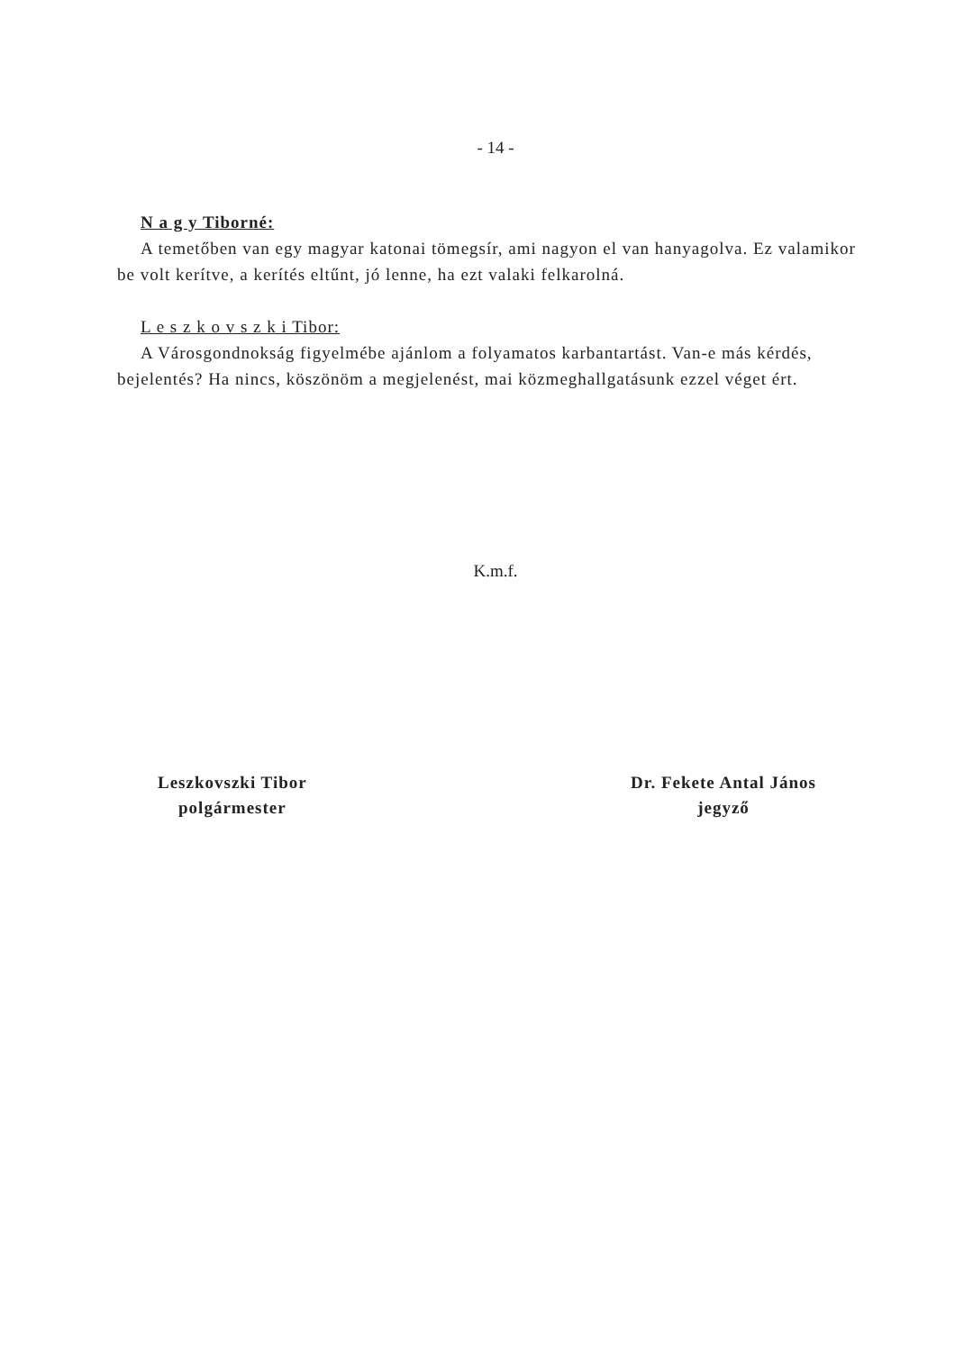- 14 -
N a g y Tiborné:
A temetőben van egy magyar katonai tömegsír, ami nagyon el van hanyagolva. Ez valamikor be volt kerítve, a kerítés eltűnt, jó lenne, ha ezt valaki felkarolná.
L e s z k o v s z k i Tibor:
A Városgondnokság figyelmébe ajánlom a folyamatos karbantartást. Van-e más kérdés, bejelentés? Ha nincs, köszönöm a megjelenést, mai közmeghallgatásunk ezzel véget ért.
K.m.f.
Leszkovszki Tibor
polgármester
Dr. Fekete Antal János
jegyző